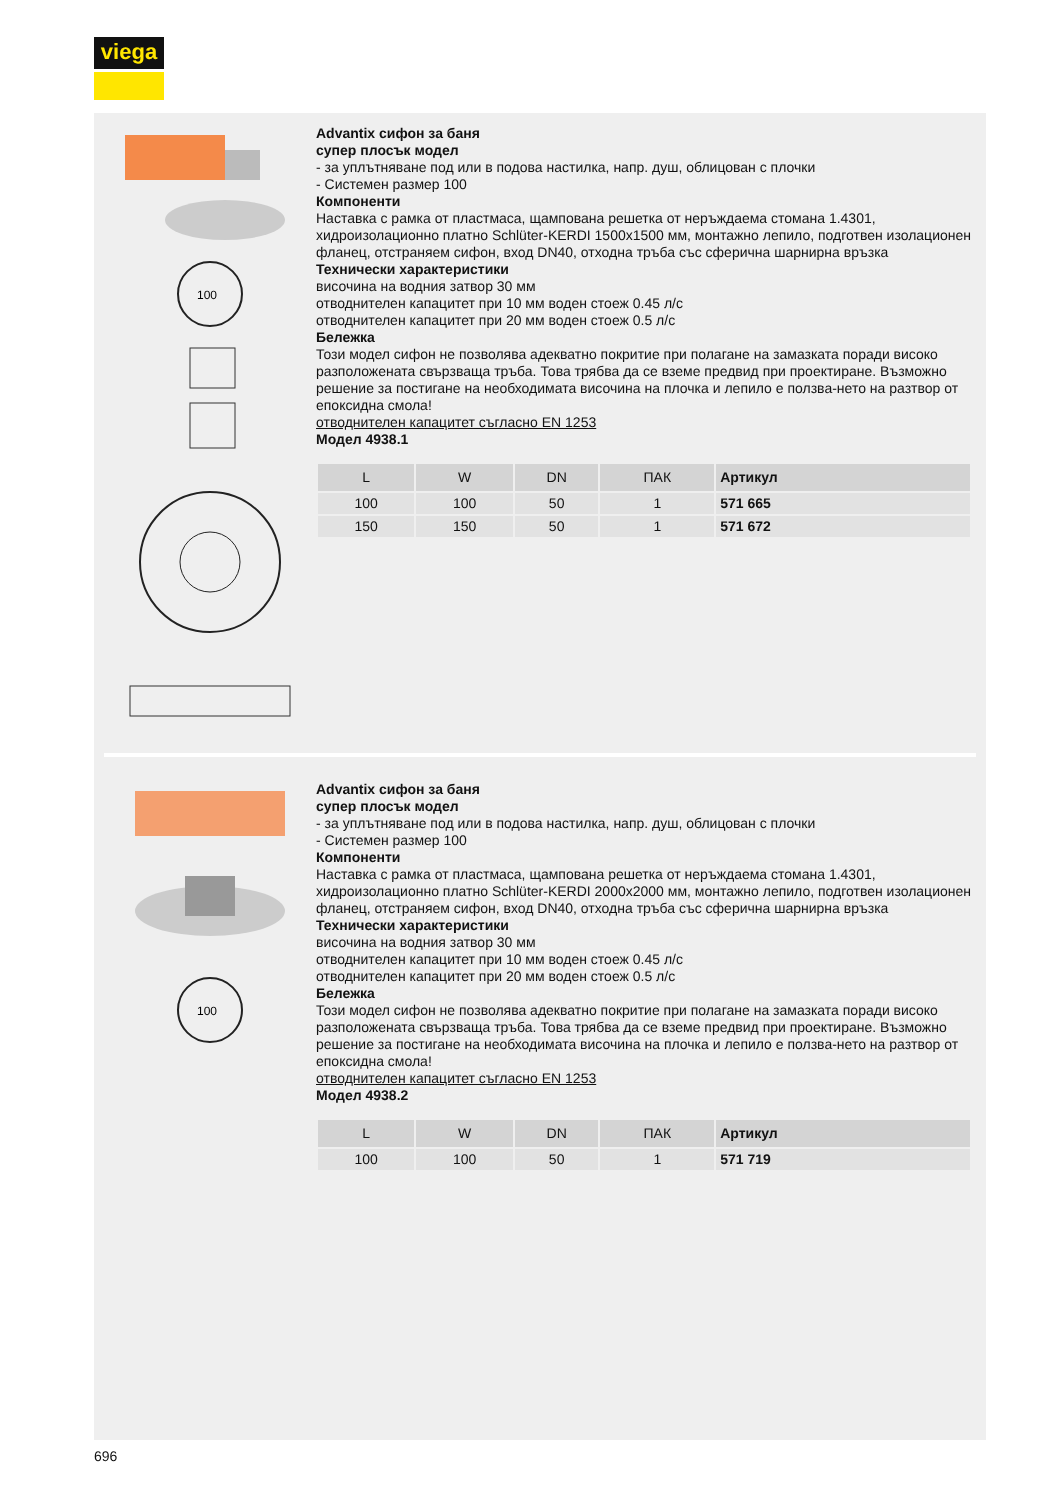viega
100
Advantix сифон за баня
супер плосък модел
- за уплътняване под или в подова настилка, напр. душ, облицован с плочки
- Системен размер 100
Компоненти
Наставка с рамка от пластмаса, щампована решетка от неръждаема стомана 1.4301, хидроизолационно платно Schlüter-KERDI 1500x1500 мм, монтажно лепило, подготвен изолационен фланец, отстраняем сифон, вход DN40, отходна тръба със сферична шарнирна връзка
Технически характеристики
височина на водния затвор 30 мм
отводнителен капацитет при 10 мм воден стоеж 0.45 л/с
отводнителен капацитет при 20 мм воден стоеж 0.5 л/с
Бележка
Този модел сифон не позволява адекватно покритие при полагане на замазката поради високо разположената свързваща тръба. Това трябва да се вземе предвид при проектиране. Възможно решение за постигане на необходимата височина на плочка и лепило е ползва-нето на разтвор от епоксидна смола!
отводнителен капацитет съгласно EN 1253
Модел 4938.1
| L | W | DN | ПАК | Артикул | | |
| --- | --- | --- | --- | --- | --- | --- |
| 100 | 100 | 50 | 1 | 571 665 | | |
| 150 | 150 | 50 | 1 | 571 672 | | |
100
Advantix сифон за баня
супер плосък модел
- за уплътняване под или в подова настилка, напр. душ, облицован с плочки
- Системен размер 100
Компоненти
Наставка с рамка от пластмаса, щампована решетка от неръждаема стомана 1.4301, хидроизолационно платно Schlüter-KERDI 2000x2000 мм, монтажно лепило, подготвен изолационен фланец, отстраняем сифон, вход DN40, отходна тръба със сферична шарнирна връзка
Технически характеристики
височина на водния затвор 30 мм
отводнителен капацитет при 10 мм воден стоеж 0.45 л/с
отводнителен капацитет при 20 мм воден стоеж 0.5 л/с
Бележка
Този модел сифон не позволява адекватно покритие при полагане на замазката поради високо разположената свързваща тръба. Това трябва да се вземе предвид при проектиране. Възможно решение за постигане на необходимата височина на плочка и лепило е ползва-нето на разтвор от епоксидна смола!
отводнителен капацитет съгласно EN 1253
Модел 4938.2
| L | W | DN | ПАК | Артикул | | |
| --- | --- | --- | --- | --- | --- | --- |
| 100 | 100 | 50 | 1 | 571 719 | | |
696